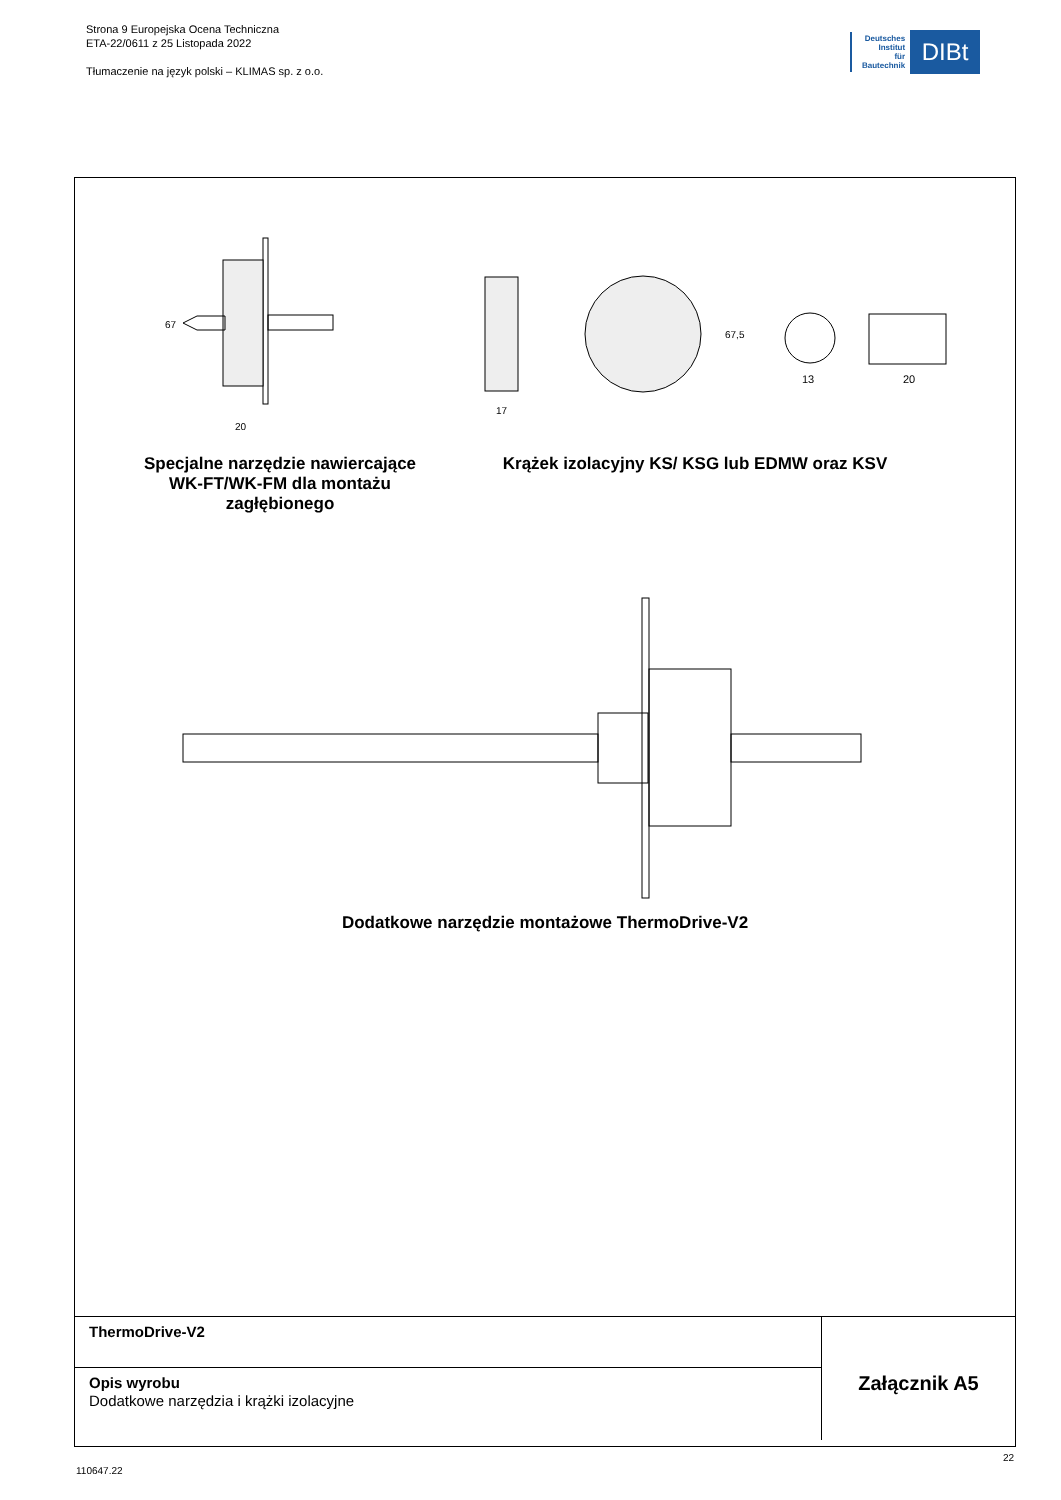Strona 9 Europejska Ocena Techniczna
ETA-22/0611 z 25 Listopada 2022
Tłumaczenie na język polski – KLIMAS sp. z o.o.
Deutsches
Institut
für
Bautechnik
DIBt
67
20
17
67,5
13
20
Specjalne narzędzie nawiercające WK-FT/WK-FM dla montażu zagłębionego
Krążek izolacyjny KS/ KSG lub EDMW oraz KSV
Dodatkowe narzędzie montażowe ThermoDrive-V2
| ThermoDrive-V2 | Załącznik A5 |
| Opis wyrobu Dodatkowe narzędzia i krążki izolacyjne | |
110647.22
22